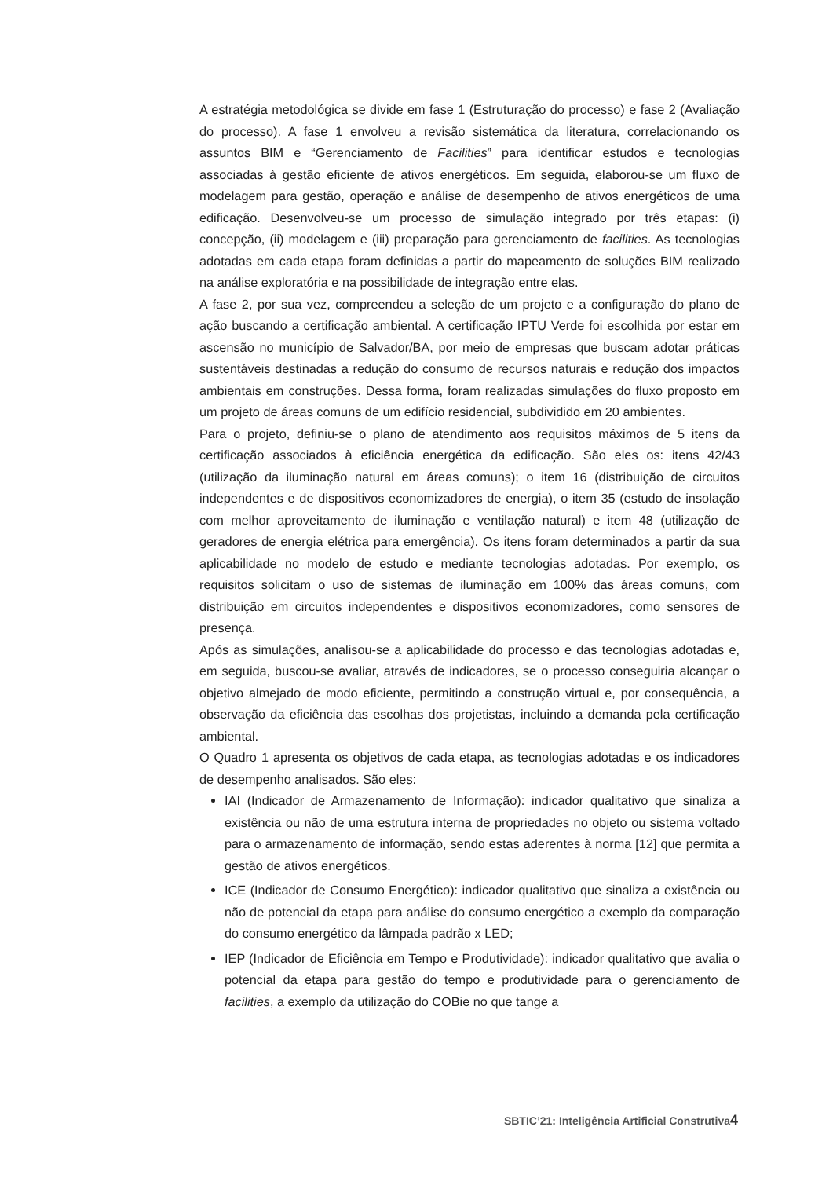A estratégia metodológica se divide em fase 1 (Estruturação do processo) e fase 2 (Avaliação do processo). A fase 1 envolveu a revisão sistemática da literatura, correlacionando os assuntos BIM e “Gerenciamento de Facilities” para identificar estudos e tecnologias associadas à gestão eficiente de ativos energéticos. Em seguida, elaborou-se um fluxo de modelagem para gestão, operação e análise de desempenho de ativos energéticos de uma edificação. Desenvolveu-se um processo de simulação integrado por três etapas: (i) concepção, (ii) modelagem e (iii) preparação para gerenciamento de facilities. As tecnologias adotadas em cada etapa foram definidas a partir do mapeamento de soluções BIM realizado na análise exploratória e na possibilidade de integração entre elas.
A fase 2, por sua vez, compreendeu a seleção de um projeto e a configuração do plano de ação buscando a certificação ambiental. A certificação IPTU Verde foi escolhida por estar em ascensão no município de Salvador/BA, por meio de empresas que buscam adotar práticas sustentáveis destinadas a redução do consumo de recursos naturais e redução dos impactos ambientais em construções. Dessa forma, foram realizadas simulações do fluxo proposto em um projeto de áreas comuns de um edifício residencial, subdividido em 20 ambientes.
Para o projeto, definiu-se o plano de atendimento aos requisitos máximos de 5 itens da certificação associados à eficiência energética da edificação. São eles os: itens 42/43 (utilização da iluminação natural em áreas comuns); o item 16 (distribuição de circuitos independentes e de dispositivos economizadores de energia), o item 35 (estudo de insolação com melhor aproveitamento de iluminação e ventilação natural) e item 48 (utilização de geradores de energia elétrica para emergência). Os itens foram determinados a partir da sua aplicabilidade no modelo de estudo e mediante tecnologias adotadas. Por exemplo, os requisitos solicitam o uso de sistemas de iluminação em 100% das áreas comuns, com distribuição em circuitos independentes e dispositivos economizadores, como sensores de presença.
Após as simulações, analisou-se a aplicabilidade do processo e das tecnologias adotadas e, em seguida, buscou-se avaliar, através de indicadores, se o processo conseguiria alcançar o objetivo almejado de modo eficiente, permitindo a construção virtual e, por consequência, a observação da eficiência das escolhas dos projetistas, incluindo a demanda pela certificação ambiental.
O Quadro 1 apresenta os objetivos de cada etapa, as tecnologias adotadas e os indicadores de desempenho analisados. São eles:
IAI (Indicador de Armazenamento de Informação): indicador qualitativo que sinaliza a existência ou não de uma estrutura interna de propriedades no objeto ou sistema voltado para o armazenamento de informação, sendo estas aderentes à norma [12] que permita a gestão de ativos energéticos.
ICE (Indicador de Consumo Energético): indicador qualitativo que sinaliza a existência ou não de potencial da etapa para análise do consumo energético a exemplo da comparação do consumo energético da lâmpada padrão x LED;
IEP (Indicador de Eficiência em Tempo e Produtividade): indicador qualitativo que avalia o potencial da etapa para gestão do tempo e produtividade para o gerenciamento de facilities, a exemplo da utilização do COBie no que tange a
SBTIC’21: Inteligência Artificial Construtiva4